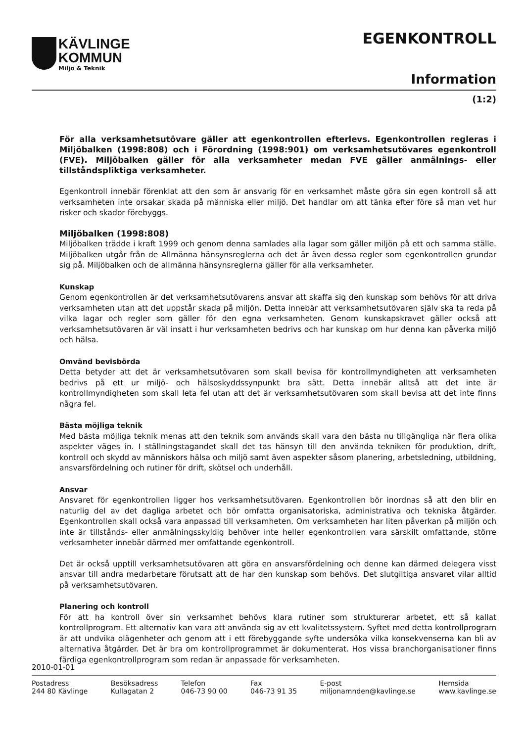KÄVLINGE
KOMMUN
Miljö & Teknik
EGENKONTROLL
Information
(1:2)
För alla verksamhetsutövare gäller att egenkontrollen efterlevs. Egenkontrollen regleras i Miljöbalken (1998:808) och i Förordning (1998:901) om verksamhetsutövares egenkontroll (FVE). Miljöbalken gäller för alla verksamheter medan FVE gäller anmälnings- eller tillståndspliktiga verksamheter.
Egenkontroll innebär förenklat att den som är ansvarig för en verksamhet måste göra sin egen kontroll så att verksamheten inte orsakar skada på människa eller miljö. Det handlar om att tänka efter före så man vet hur risker och skador förebyggs.
Miljöbalken (1998:808)
Miljöbalken trädde i kraft 1999 och genom denna samlades alla lagar som gäller miljön på ett och samma ställe. Miljöbalken utgår från de Allmänna hänsynsreglerna och det är även dessa regler som egenkontrollen grundar sig på. Miljöbalken och de allmänna hänsynsreglerna gäller för alla verksamheter.
Kunskap
Genom egenkontrollen är det verksamhetsutövarens ansvar att skaffa sig den kunskap som behövs för att driva verksamheten utan att det uppstår skada på miljön. Detta innebär att verksamhetsutövaren själv ska ta reda på vilka lagar och regler som gäller för den egna verksamheten. Genom kunskapskravet gäller också att verksamhetsutövaren är väl insatt i hur verksamheten bedrivs och har kunskap om hur denna kan påverka miljö och hälsa.
Omvänd bevisbörda
Detta betyder att det är verksamhetsutövaren som skall bevisa för kontrollmyndigheten att verksamheten bedrivs på ett ur miljö- och hälsoskyddssynpunkt bra sätt. Detta innebär alltså att det inte är kontrollmyndigheten som skall leta fel utan att det är verksamhetsutövaren som skall bevisa att det inte finns några fel.
Bästa möjliga teknik
Med bästa möjliga teknik menas att den teknik som används skall vara den bästa nu tillgängliga när flera olika aspekter väges in. I ställningstagandet skall det tas hänsyn till den använda tekniken för produktion, drift, kontroll och skydd av människors hälsa och miljö samt även aspekter såsom planering, arbetsledning, utbildning, ansvarsfördelning och rutiner för drift, skötsel och underhåll.
Ansvar
Ansvaret för egenkontrollen ligger hos verksamhetsutövaren. Egenkontrollen bör inordnas så att den blir en naturlig del av det dagliga arbetet och bör omfatta organisatoriska, administrativa och tekniska åtgärder. Egenkontrollen skall också vara anpassad till verksamheten. Om verksamheten har liten påverkan på miljön och inte är tillstånds- eller anmälningsskyldig behöver inte heller egenkontrollen vara särskilt omfattande, större verksamheter innebär därmed mer omfattande egenkontroll.
Det är också upptill verksamhetsutövaren att göra en ansvarsfördelning och denne kan därmed delegera visst ansvar till andra medarbetare förutsatt att de har den kunskap som behövs. Det slutgiltiga ansvaret vilar alltid på verksamhetsutövaren.
Planering och kontroll
För att ha kontroll över sin verksamhet behövs klara rutiner som strukturerar arbetet, ett så kallat kontrollprogram. Ett alternativ kan vara att använda sig av ett kvalitetssystem. Syftet med detta kontrollprogram är att undvika olägenheter och genom att i ett förebyggande syfte undersöka vilka konsekvenserna kan bli av alternativa åtgärder. Det är bra om kontrollprogrammet är dokumenterat. Hos vissa branchorganisationer finns färdiga egenkontrollprogram som redan är anpassade för verksamheten.
2010-01-01
Postadress
244 80 Kävlinge
Besöksadress
Kullagatan 2
Telefon
046-73 90 00
Fax
046-73 91 35
E-post
miljonamnden@kavlinge.se
Hemsida
www.kavlinge.se